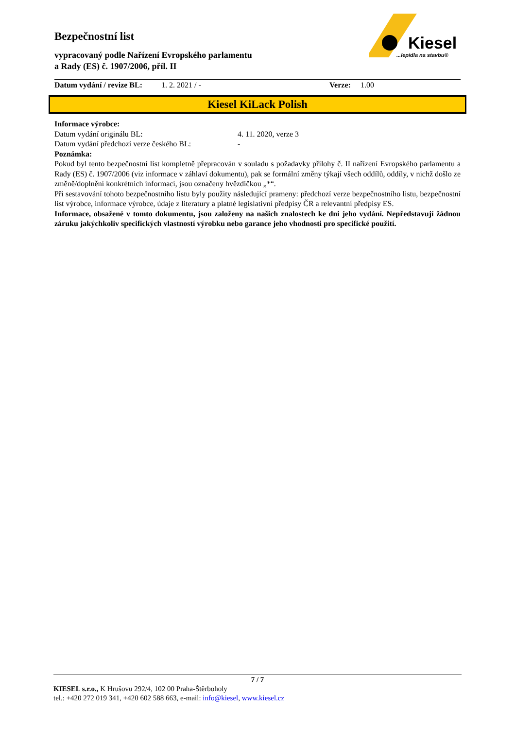Bezpečnostní list
vypracovaný podle Nařízení Evropského parlamentu
a Rady (ES) č. 1907/2006, příl. II
Kiesel
...lepidla na stavbu®
Datum vydání / revize BL: 1. 2. 2021 / - Verze: 1.00
Kiesel KiLack Polish
Informace výrobce:
Datum vydání originálu BL: 4. 11. 2020, verze 3
Datum vydání předchozí verze českého BL: -
Poznámka:
Pokud byl tento bezpečnostní list kompletně přepracován v souladu s požadavky přílohy č. II nařízení Evropského parlamentu a Rady (ES) č. 1907/2006 (viz informace v záhlaví dokumentu), pak se formální změny týkají všech oddílů, oddíly, v nichž došlo ze změně/doplnění konkrétních informací, jsou označeny hvězdičkou „*“.
Při sestavování tohoto bezpečnostního listu byly použity následující prameny: předchozí verze bezpečnostního listu, bezpečnostní list výrobce, informace výrobce, údaje z literatury a platné legislativní předpisy ČR a relevantní předpisy ES.
Informace, obsažené v tomto dokumentu, jsou založeny na našich znalostech ke dni jeho vydání. Nepředstavují žádnou záruku jakýchkoliv specifických vlastností výrobku nebo garance jeho vhodnosti pro specifické použití.
7 / 7
KIESEL s.r.o., K Hrušovu 292/4, 102 00 Praha-Štěrboholy
tel.: +420 272 019 341, +420 602 588 663, e-mail: info@kiesel, www.kiesel.cz